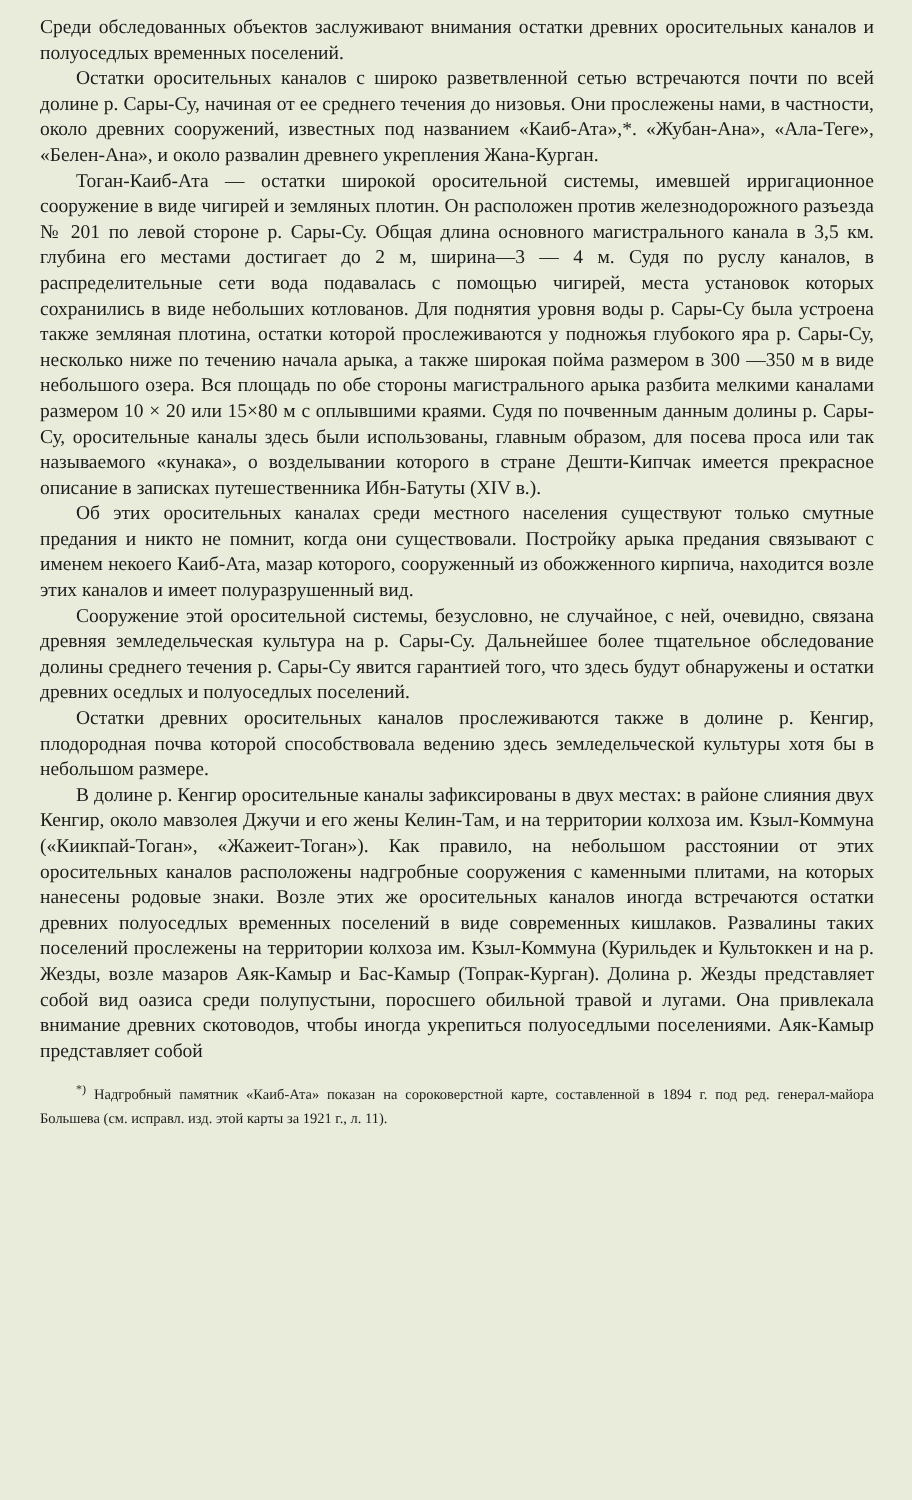Среди обследованных объектов заслуживают внимания остатки древних оросительных каналов и полуоседлых временных поселений.
Остатки оросительных каналов с широко разветвленной сетью встречаются почти по всей долине р. Сары-Су, начиная от ее среднего течения до низовья. Они прослежены нами, в частности, около древних сооружений, известных под названием «Каиб-Ата»,*. «Жубан-Ана», «Ала-Теге», «Белен-Ана», и около развалин древнего укрепления Жана-Курган.
Тоган-Каиб-Ата — остатки широкой оросительной системы, имевшей ирригационное сооружение в виде чигирей и земляных плотин. Он расположен против железнодорожного разъезда № 201 по левой стороне р. Сары-Су. Общая длина основного магистрального канала в 3,5 км. глубина его местами достигает до 2 м, ширина—3 — 4 м. Судя по руслу каналов, в распределительные сети вода подавалась с помощью чигирей, места установок которых сохранились в виде небольших котлованов. Для поднятия уровня воды р. Сары-Су была устроена также земляная плотина, остатки которой прослеживаются у подножья глубокого яра р. Сары-Су, несколько ниже по течению начала арыка, а также широкая пойма размером в 300 —350 м в виде небольшого озера. Вся площадь по обе стороны магистрального арыка разбита мелкими каналами размером 10 × 20 или 15×80 м с оплывшими краями. Судя по почвенным данным долины р. Сары-Су, оросительные каналы здесь были использованы, главным образом, для посева проса или так называемого «кунака», о возделывании которого в стране Дешти-Кипчак имеется прекрасное описание в записках путешественника Ибн-Батуты (XIV в.).
Об этих оросительных каналах среди местного населения существуют только смутные предания и никто не помнит, когда они существовали. Постройку арыка предания связывают с именем некоего Каиб-Ата, мазар которого, сооруженный из обожженного кирпича, находится возле этих каналов и имеет полуразрушенный вид.
Сооружение этой оросительной системы, безусловно, не случайное, с ней, очевидно, связана древняя земледельческая культура на р. Сары-Су. Дальнейшее более тщательное обследование долины среднего течения р. Сары-Су явится гарантией того, что здесь будут обнаружены и остатки древних оседлых и полуоседлых поселений.
Остатки древних оросительных каналов прослеживаются также в долине р. Кенгир, плодородная почва которой способствовала ведению здесь земледельческой культуры хотя бы в небольшом размере.
В долине р. Кенгир оросительные каналы зафиксированы в двух местах: в районе слияния двух Кенгир, около мавзолея Джучи и его жены Келин-Там, и на территории колхоза им. Кзыл-Коммуна («Киикпай-Тоган», «Жажеит-Тоган»). Как правило, на небольшом расстоянии от этих оросительных каналов расположены надгробные сооружения с каменными плитами, на которых нанесены родовые знаки. Возле этих же оросительных каналов иногда встречаются остатки древних полуоседлых временных поселений в виде современных кишлаков. Развалины таких поселений прослежены на территории колхоза им. Кзыл-Коммуна (Курильдек и Культоккен и на р. Жезды, возле мазаров Аяк-Камыр и Бас-Камыр (Топрак-Курган). Долина р. Жезды представляет собой вид оазиса среди полупустыни, поросшего обильной травой и лугами. Она привлекала внимание древних скотоводов, чтобы иногда укрепиться полуоседлыми поселениями. Аяк-Камыр представляет собой
<sup>*)</sup> Надгробный памятник «Каиб-Ата» показан на сороковерстной карте, составленной в 1894 г. под ред. генерал-майора Большева (см. исправл. изд. этой карты за 1921 г., л. 11).